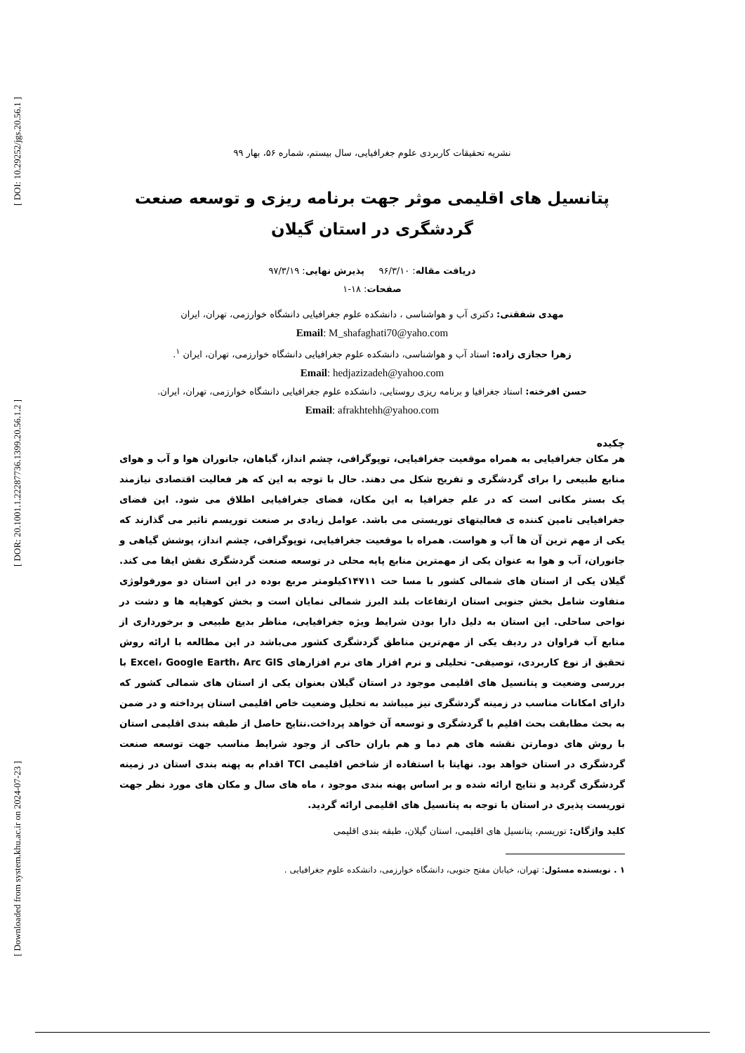[ DOI: 10.29252/jgs.20.56.1 ]
[ DOR: 20.1001.1.22287736.1399.20.56.1.2 ]
[ Downloaded from system.khu.ac.ir on 2024-07-23 ]
نشریه تحقیقات کاربردی علوم جغرافیایی، سال بیستم، شماره ۵۶، بهار ۹۹
پتانسیل های اقلیمی موثر جهت برنامه ریزی و توسعه صنعت
گردشگری در استان گیلان
دریافت مقاله: ۹۶/۳/۱۰ پذیرش نهایی: ۹۷/۳/۱۹
صفحات: ۱۸-۱
مهدی شفقتی: دکتری آب و هواشناسی ، دانشکده علوم جغرافیایی دانشگاه خوارزمی، تهران، ایران
Email: M_shafaghati70@yaho.com
زهرا حجازی زاده: استاد آب و هواشناسی، دانشکده علوم جغرافیایی دانشگاه خوارزمی، تهران، ایران <sup>۱</sup>.
Email: hedjazizadeh@yahoo.com
حسن افرخته: استاد جغرافیا و برنامه ریزی روستایی، دانشکده علوم جغرافیایی دانشگاه خوارزمی، تهران، ایران.
Email: afrakhtehh@yahoo.com
چکیده
هر مکان جغرافیایی به همراه موقعیت جغرافیایی، توپوگرافی، چشم انداز، گیاهان، جانوران هوا و آب و هوای منابع طبیعی را برای گردشگری و تفریح شکل می دهند. حال با توجه به این که هر فعالیت اقتصادی نیازمند یک بستر مکانی است که در علم جغرافیا به این مکان، فضای جغرافیایی اطلاق می شود. این فضای جغرافیایی تامین کننده ی فعالیتهای توریستی می باشد. عوامل زیادی بر صنعت توریسم تاثیر می گذارند که یکی از مهم ترین آن ها آب و هواست. همراه با موقعیت جغرافیایی، توپوگرافی، چشم انداز، پوشش گیاهی و جانوران، آب و هوا به عنوان یکی از مهمترین منابع پایه محلی در توسعه صنعت گردشگری نقش ایفا می کند. گیلان یکی از استان های شمالی کشور با مسا حت ۱۴۷۱۱کیلومتر مربع بوده در این استان دو مورفولوژی متفاوت شامل بخش جنوبی استان ارتفاعات بلند البرز شمالی نمایان است و بخش کوهپایه ها و دشت در نواحی ساحلی. این استان به دلیل دارا بودن شرایط ویژه جغرافیایی، مناظر بدیع طبیعی و برخورداری از منابع آب فراوان در ردیف یکی از مهم‌ترین مناطق گردشگری کشور می‌باشد در این مطالعه با ارائه روش تحقیق از نوع کاربردی، توصیفی- تحلیلی و نرم افزار های نرم افزارهای Excel، Google Earth، Arc GIS با بررسی وضعیت و پتانسیل های اقلیمی موجود در استان گیلان بعنوان یکی از استان های شمالی کشور که دارای امکانات مناسب در زمینه گردشگری نیز میباشد به تحلیل وضعیت خاص اقلیمی استان پرداخته و در ضمن به بحث مطابقت بحث اقلیم با گردشگری و توسعه آن خواهد پرداخت.نتایج حاصل از طبقه بندی اقلیمی استان با روش های دومارتن نقشه های هم دما و هم باران حاکی از وجود شرایط مناسب جهت توسعه صنعت گردشگری در استان خواهد بود. نهایتا با استفاده از شاخص اقلیمی TCI اقدام به پهنه بندی استان در زمینه گردشگری گردید و نتایج ارائه شده و بر اساس پهنه بندی موجود ، ماه های سال و مکان های مورد نظر جهت توریست پذیری در استان با توجه به پتانسیل های اقلیمی ارائه گردید.
کلید واژگان: توریسم، پتانسیل های اقلیمی، استان گیلان، طبقه بندی اقلیمی
۱ . نویسنده مسئول: تهران، خیابان مفتح جنوبی، دانشگاه خوارزمی، دانشکده علوم جغرافیایی .